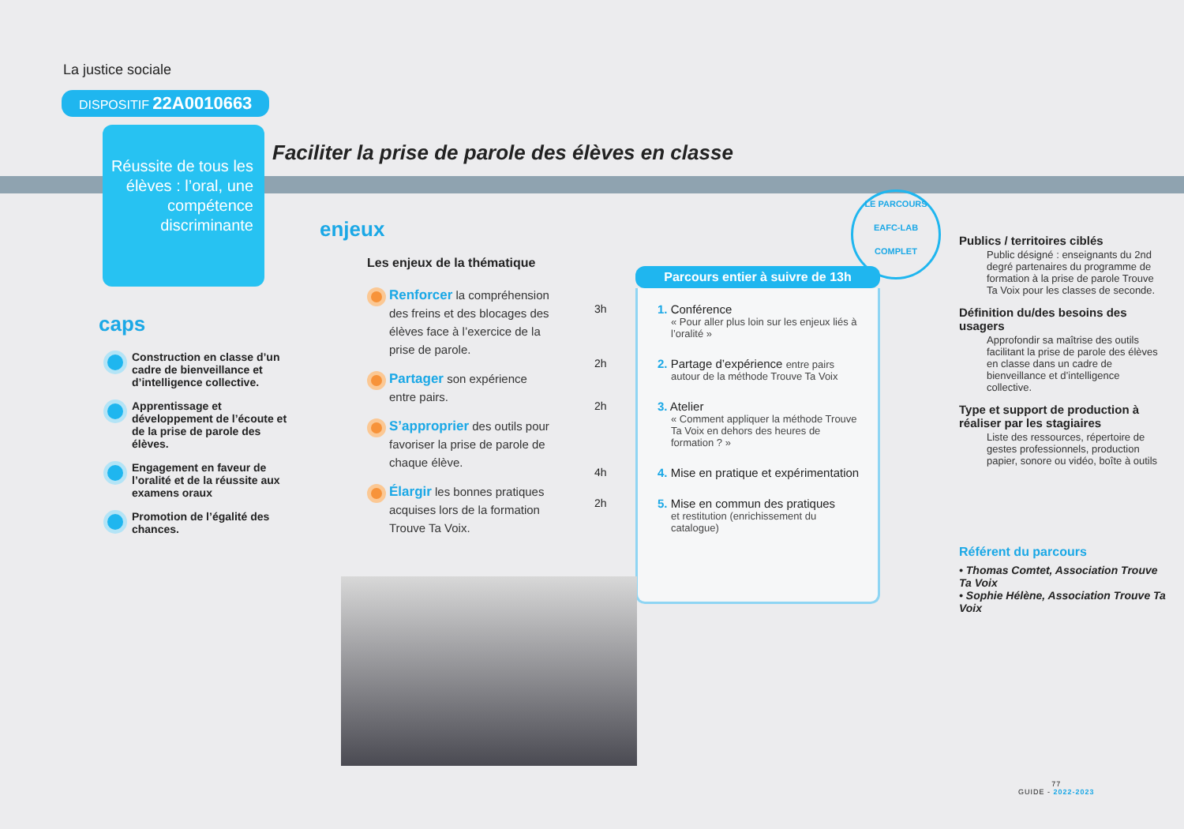La justice sociale
DISPOSITIF 22A0010663
Réussite de tous les élèves : l’oral, une compétence discriminante
Faciliter la prise de parole des élèves en classe
caps
Construction en classe d’un cadre de bienveillance et d’intelligence collective.
Apprentissage et développement de l’écoute et de la prise de parole des élèves.
Engagement en faveur de l’oralité et de la réussite aux examens oraux
Promotion de l’égalité des chances.
enjeux
Les enjeux de la thématique
Renforcer la compréhension des freins et des blocages des élèves face à l’exercice de la prise de parole.
Partager son expérience entre pairs.
S’approprier des outils pour favoriser la prise de parole de chaque élève.
Élargir les bonnes pratiques acquises lors de la formation Trouve Ta Voix.
LE PARCOURS
EAFC-LAB
COMPLET
Parcours entier à suivre de 13h
3h 1. Conférence
« Pour aller plus loin sur les enjeux liés à l’oralité »
2h 2. Partage d’expérience entre pairs
autour de la méthode Trouve Ta Voix
2h 3. Atelier
« Comment appliquer la méthode Trouve Ta Voix en dehors des heures de formation ? »
4h 4. Mise en pratique et expérimentation
2h 5. Mise en commun des pratiques
et restitution (enrichissement du catalogue)
Publics / territoires ciblés
Public désigné : enseignants du 2nd degré partenaires du programme de formation à la prise de parole Trouve Ta Voix pour les classes de seconde.
Définition du/des besoins des usagers
Approfondir sa maîtrise des outils facilitant la prise de parole des élèves en classe dans un cadre de bienveillance et d’intelligence collective.
Type et support de production à réaliser par les stagiaires
Liste des ressources, répertoire de gestes professionnels, production papier, sonore ou vidéo, boîte à outils
Référent du parcours
• Thomas Comtet, Association Trouve Ta Voix
• Sophie Hélène, Association Trouve Ta Voix
77
GUIDE - 2022-2023